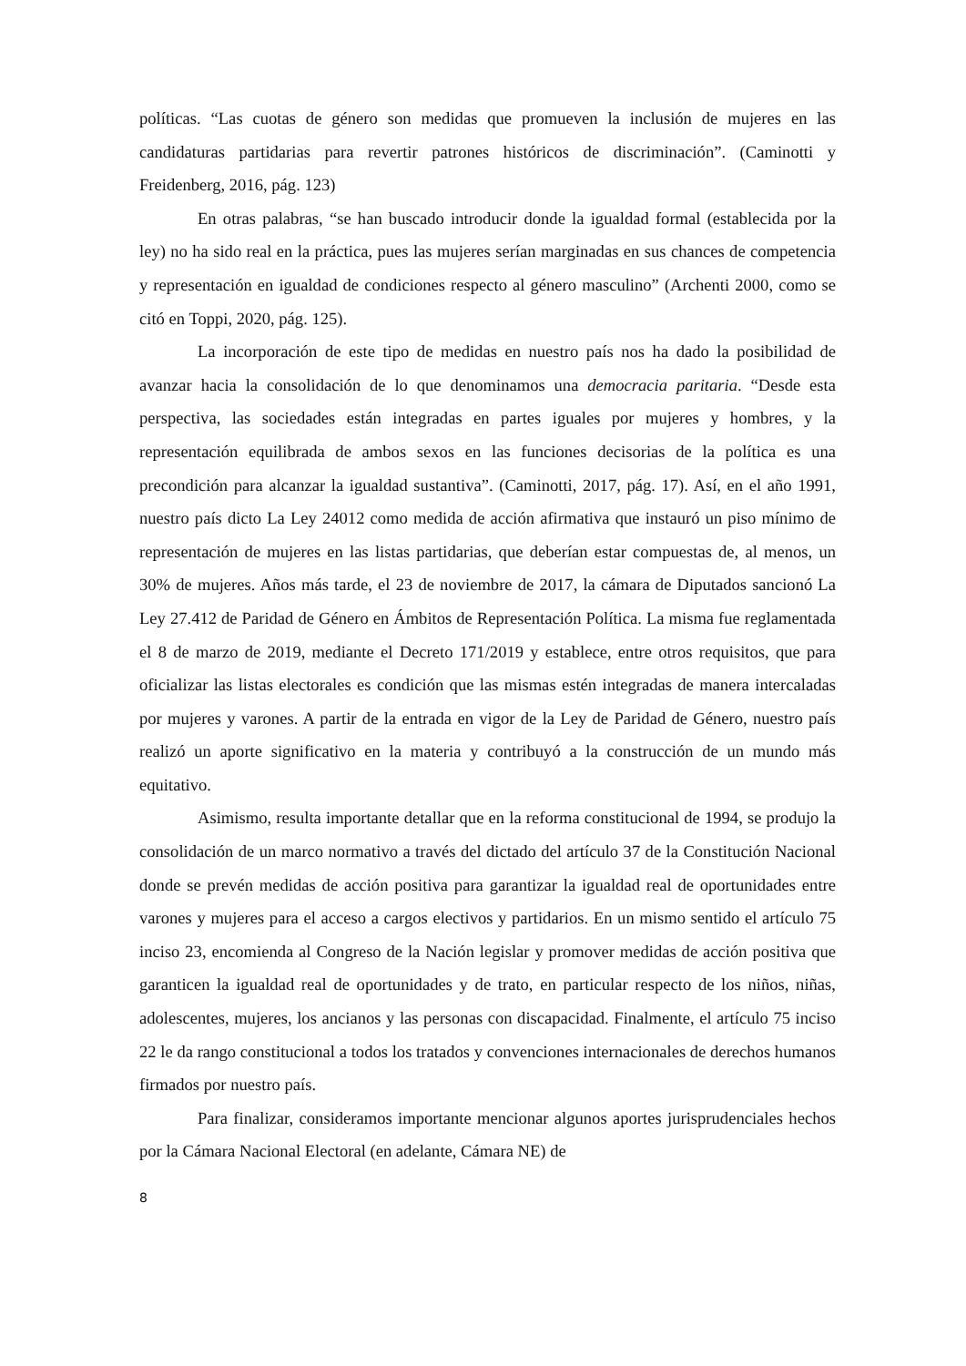políticas. “Las cuotas de género son medidas que promueven la inclusión de mujeres en las candidaturas partidarias para revertir patrones históricos de discriminación”. (Caminotti y Freidenberg, 2016, pág. 123)
En otras palabras, “se han buscado introducir donde la igualdad formal (establecida por la ley) no ha sido real en la práctica, pues las mujeres serían marginadas en sus chances de competencia y representación en igualdad de condiciones respecto al género masculino” (Archenti 2000, como se citó en Toppi, 2020, pág. 125).
La incorporación de este tipo de medidas en nuestro país nos ha dado la posibilidad de avanzar hacia la consolidación de lo que denominamos una democracia paritaria. “Desde esta perspectiva, las sociedades están integradas en partes iguales por mujeres y hombres, y la representación equilibrada de ambos sexos en las funciones decisorias de la política es una precondición para alcanzar la igualdad sustantiva”. (Caminotti, 2017, pág. 17). Así, en el año 1991, nuestro país dicto La Ley 24012 como medida de acción afirmativa que instauró un piso mínimo de representación de mujeres en las listas partidarias, que deberían estar compuestas de, al menos, un 30% de mujeres. Años más tarde, el 23 de noviembre de 2017, la cámara de Diputados sancionó La Ley 27.412 de Paridad de Género en Ámbitos de Representación Política. La misma fue reglamentada el 8 de marzo de 2019, mediante el Decreto 171/2019 y establece, entre otros requisitos, que para oficializar las listas electorales es condición que las mismas estén integradas de manera intercaladas por mujeres y varones. A partir de la entrada en vigor de la Ley de Paridad de Género, nuestro país realizó un aporte significativo en la materia y contribuyó a la construcción de un mundo más equitativo.
Asimismo, resulta importante detallar que en la reforma constitucional de 1994, se produjo la consolidación de un marco normativo a través del dictado del artículo 37 de la Constitución Nacional donde se prevén medidas de acción positiva para garantizar la igualdad real de oportunidades entre varones y mujeres para el acceso a cargos electivos y partidarios. En un mismo sentido el artículo 75 inciso 23, encomienda al Congreso de la Nación legislar y promover medidas de acción positiva que garanticen la igualdad real de oportunidades y de trato, en particular respecto de los niños, niñas, adolescentes, mujeres, los ancianos y las personas con discapacidad. Finalmente, el artículo 75 inciso 22 le da rango constitucional a todos los tratados y convenciones internacionales de derechos humanos firmados por nuestro país.
Para finalizar, consideramos importante mencionar algunos aportes jurisprudenciales hechos por la Cámara Nacional Electoral (en adelante, Cámara NE) de
8